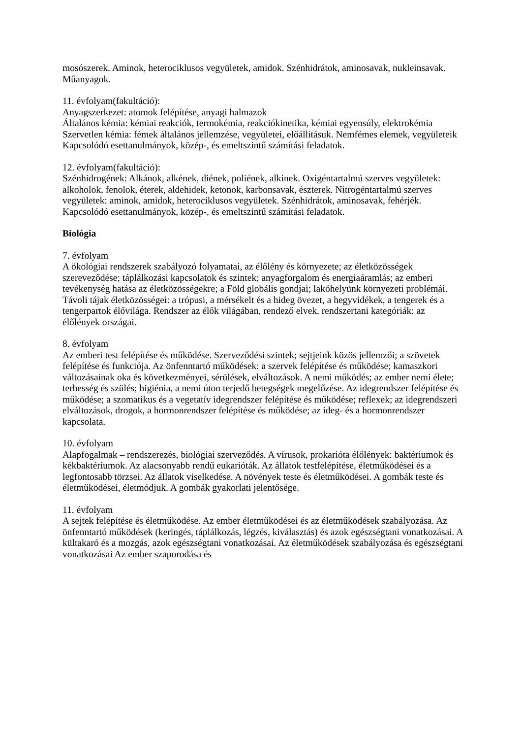mosószerek. Aminok, heterociklusos vegyületek, amidok. Szénhidrátok, aminosavak, nukleinsavak. Műanyagok.
11. évfolyam(fakultáció):
Anyagszerkezet: atomok felépítése, anyagi halmazok
Általános kémia: kémiai reakciók, termokémia, reakciókinetika, kémiai egyensúly, elektrokémia
Szervetlen kémia: fémek általános jellemzése, vegyületei, előállításuk. Nemfémes elemek, vegyületeik
Kapcsolódó esettanulmányok, közép-, és emeltszintű számítási feladatok.
12. évfolyam(fakultáció):
Szénhidrogének: Alkánok, alkének, diének, poliének, alkinek. Oxigéntartalmú szerves vegyületek: alkoholok, fenolok, éterek, aldehidek, ketonok, karbonsavak, észterek. Nitrogéntartalmú szerves vegyületek: aminok, amidok, heterociklusos vegyületek. Szénhidrátok, aminosavak, fehérjék.
Kapcsolódó esettanulmányok, közép-, és emeltszintű számítási feladatok.
Biológia
7. évfolyam
A ökológiai rendszerek szabályozó folyamatai, az élőlény és környezete; az életközösségek szereveződése; táplálkozási kapcsolatok és szintek; anyagforgalom és energiaáramlás; az emberi tevékenység hatása az életközösségekre; a Föld globális gondjai; lakóhelyünk környezeti problémái.
Távoli tájak életközösségei: a trópusi, a mérsékelt és a hideg övezet, a hegyvidékek, a tengerek és a tengerpartok élővilága. Rendszer az élők világában, rendező elvek, rendszertani kategóriák: az élőlények országai.
8. évfolyam
Az emberi test felépítése és működése. Szerveződési szintek; sejtjeink közös jellemzői; a szövetek felépítése és funkciója. Az önfenntartó működések: a szervek felépítése és működése; kamaszkori változásainak oka és következményei, sérülések, elváltozások. A nemi működés; az ember nemi élete; terhesség és szülés; higiénia, a nemi úton terjedő betegségek megelőzése. Az idegrendszer felépítése és működése; a szomatikus és a vegetatív idegrendszer felépítése és működése; reflexek; az idegrendszeri elváltozások, drogok, a hormonrendszer felépítése és működése; az ideg- és a hormonrendszer kapcsolata.
10. évfolyam
Alapfogalmak – rendszerezés, biológiai szerveződés. A vírusok, prokarióta élőlények: baktériumok és kékbaktériumok. Az alacsonyabb rendű eukarióták. Az állatok testfelépítése, életműködései és a legfontosabb törzsei. Az állatok viselkedése. A növények teste és életműködései. A gombák teste és életműködései, életmódjuk. A gombák gyakorlati jelentősége.
11. évfolyam
A sejtek felépítése és életműködése. Az ember életműködései és az életműködések szabályozása. Az önfenntartó működések (keringés, táplálkozás, légzés, kiválasztás) és azok egészségtani vonatkozásai. A kültakaró és a mozgás, azok egészségtani vonatkozásai. Az életműködések szabályozása és egészségtani vonatkozásai Az ember szaporodása és